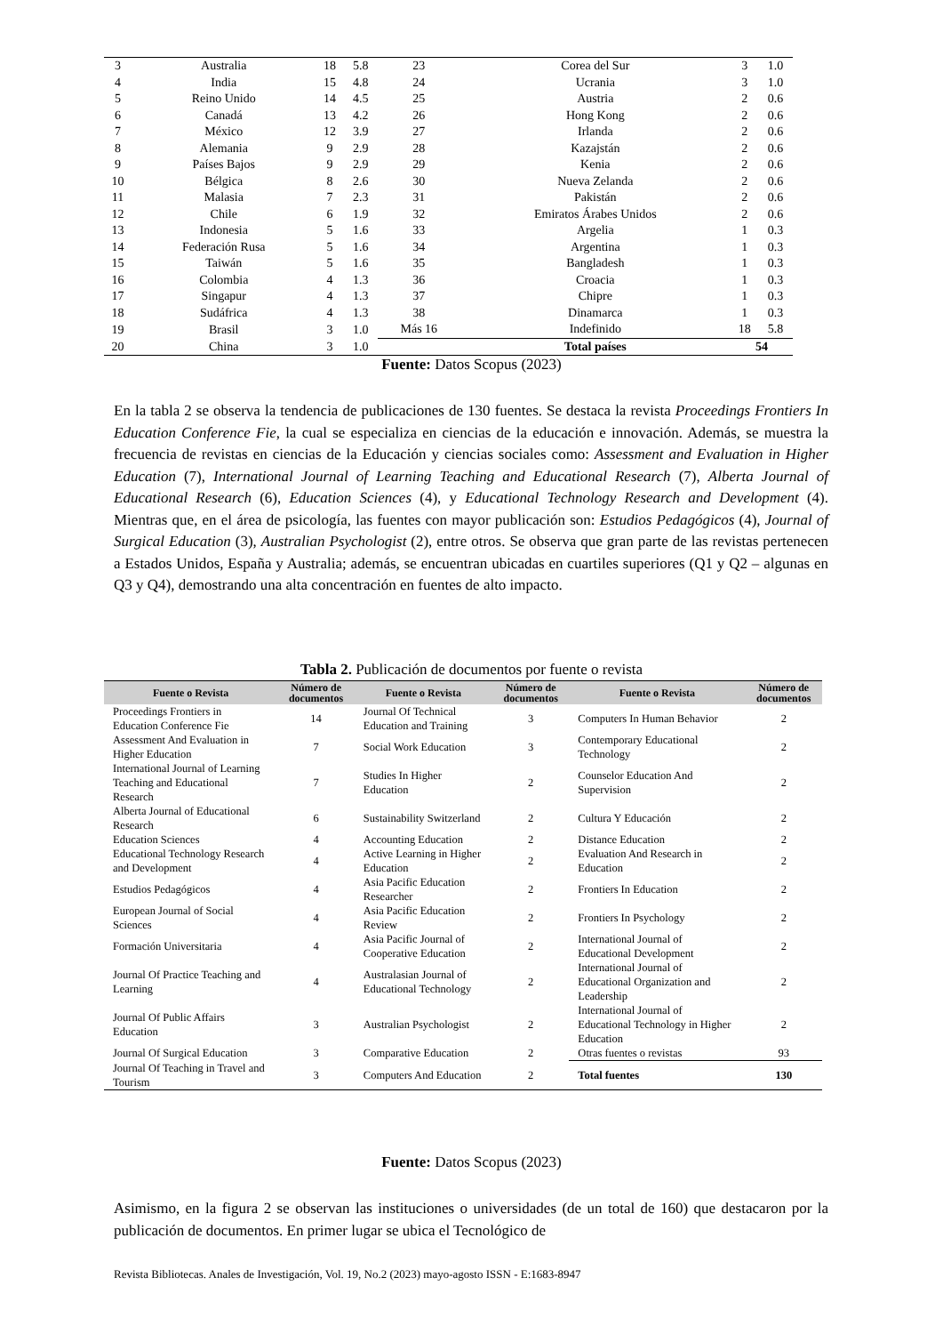| 3 | Australia | 18 | 5.8 | 23 | Corea del Sur | 3 | 1.0 |
| 4 | India | 15 | 4.8 | 24 | Ucrania | 3 | 1.0 |
| 5 | Reino Unido | 14 | 4.5 | 25 | Austria | 2 | 0.6 |
| 6 | Canadá | 13 | 4.2 | 26 | Hong Kong | 2 | 0.6 |
| 7 | México | 12 | 3.9 | 27 | Irlanda | 2 | 0.6 |
| 8 | Alemania | 9 | 2.9 | 28 | Kazajstán | 2 | 0.6 |
| 9 | Países Bajos | 9 | 2.9 | 29 | Kenia | 2 | 0.6 |
| 10 | Bélgica | 8 | 2.6 | 30 | Nueva Zelanda | 2 | 0.6 |
| 11 | Malasia | 7 | 2.3 | 31 | Pakistán | 2 | 0.6 |
| 12 | Chile | 6 | 1.9 | 32 | Emiratos Árabes Unidos | 2 | 0.6 |
| 13 | Indonesia | 5 | 1.6 | 33 | Argelia | 1 | 0.3 |
| 14 | Federación Rusa | 5 | 1.6 | 34 | Argentina | 1 | 0.3 |
| 15 | Taiwán | 5 | 1.6 | 35 | Bangladesh | 1 | 0.3 |
| 16 | Colombia | 4 | 1.3 | 36 | Croacia | 1 | 0.3 |
| 17 | Singapur | 4 | 1.3 | 37 | Chipre | 1 | 0.3 |
| 18 | Sudáfrica | 4 | 1.3 | 38 | Dinamarca | 1 | 0.3 |
| 19 | Brasil | 3 | 1.0 | Más 16 | Indefinido | 18 | 5.8 |
| 20 | China | 3 | 1.0 | | Total países | 54 | |
Fuente: Datos Scopus (2023)
En la tabla 2 se observa la tendencia de publicaciones de 130 fuentes. Se destaca la revista Proceedings Frontiers In Education Conference Fie, la cual se especializa en ciencias de la educación e innovación. Además, se muestra la frecuencia de revistas en ciencias de la Educación y ciencias sociales como: Assessment and Evaluation in Higher Education (7), International Journal of Learning Teaching and Educational Research (7), Alberta Journal of Educational Research (6), Education Sciences (4), y Educational Technology Research and Development (4). Mientras que, en el área de psicología, las fuentes con mayor publicación son: Estudios Pedagógicos (4), Journal of Surgical Education (3), Australian Psychologist (2), entre otros. Se observa que gran parte de las revistas pertenecen a Estados Unidos, España y Australia; además, se encuentran ubicadas en cuartiles superiores (Q1 y Q2 – algunas en Q3 y Q4), demostrando una alta concentración en fuentes de alto impacto.
Tabla 2. Publicación de documentos por fuente o revista
| Fuente o Revista | Número de documentos | Fuente o Revista | Número de documentos | Fuente o Revista | Número de documentos |
| --- | --- | --- | --- | --- | --- |
| Proceedings Frontiers in Education Conference Fie | 14 | Journal Of Technical Education and Training | 3 | Computers In Human Behavior | 2 |
| Assessment And Evaluation in Higher Education | 7 | Social Work Education | 3 | Contemporary Educational Technology | 2 |
| International Journal of Learning Teaching and Educational Research | 7 | Studies In Higher Education | 2 | Counselor Education And Supervision | 2 |
| Alberta Journal of Educational Research | 6 | Sustainability Switzerland | 2 | Cultura Y Educación | 2 |
| Education Sciences | 4 | Accounting Education | 2 | Distance Education | 2 |
| Educational Technology Research and Development | 4 | Active Learning in Higher Education | 2 | Evaluation And Research in Education | 2 |
| Estudios Pedagógicos | 4 | Asia Pacific Education Researcher | 2 | Frontiers In Education | 2 |
| European Journal of Social Sciences | 4 | Asia Pacific Education Review | 2 | Frontiers In Psychology | 2 |
| Formación Universitaria | 4 | Asia Pacific Journal of Cooperative Education | 2 | International Journal of Educational Development | 2 |
| Journal Of Practice Teaching and Learning | 4 | Australasian Journal of Educational Technology | 2 | International Journal of Educational Organization and Leadership | 2 |
| Journal Of Public Affairs Education | 3 | Australian Psychologist | 2 | International Journal of Educational Technology in Higher Education | 2 |
| Journal Of Surgical Education | 3 | Comparative Education | 2 | Otras fuentes o revistas | 93 |
| Journal Of Teaching in Travel and Tourism | 3 | Computers And Education | 2 | Total fuentes | 130 |
Fuente: Datos Scopus (2023)
Asimismo, en la figura 2 se observan las instituciones o universidades (de un total de 160) que destacaron por la publicación de documentos. En primer lugar se ubica el Tecnológico de
Revista Bibliotecas. Anales de Investigación, Vol. 19, No.2 (2023) mayo-agosto ISSN - E:1683-8947